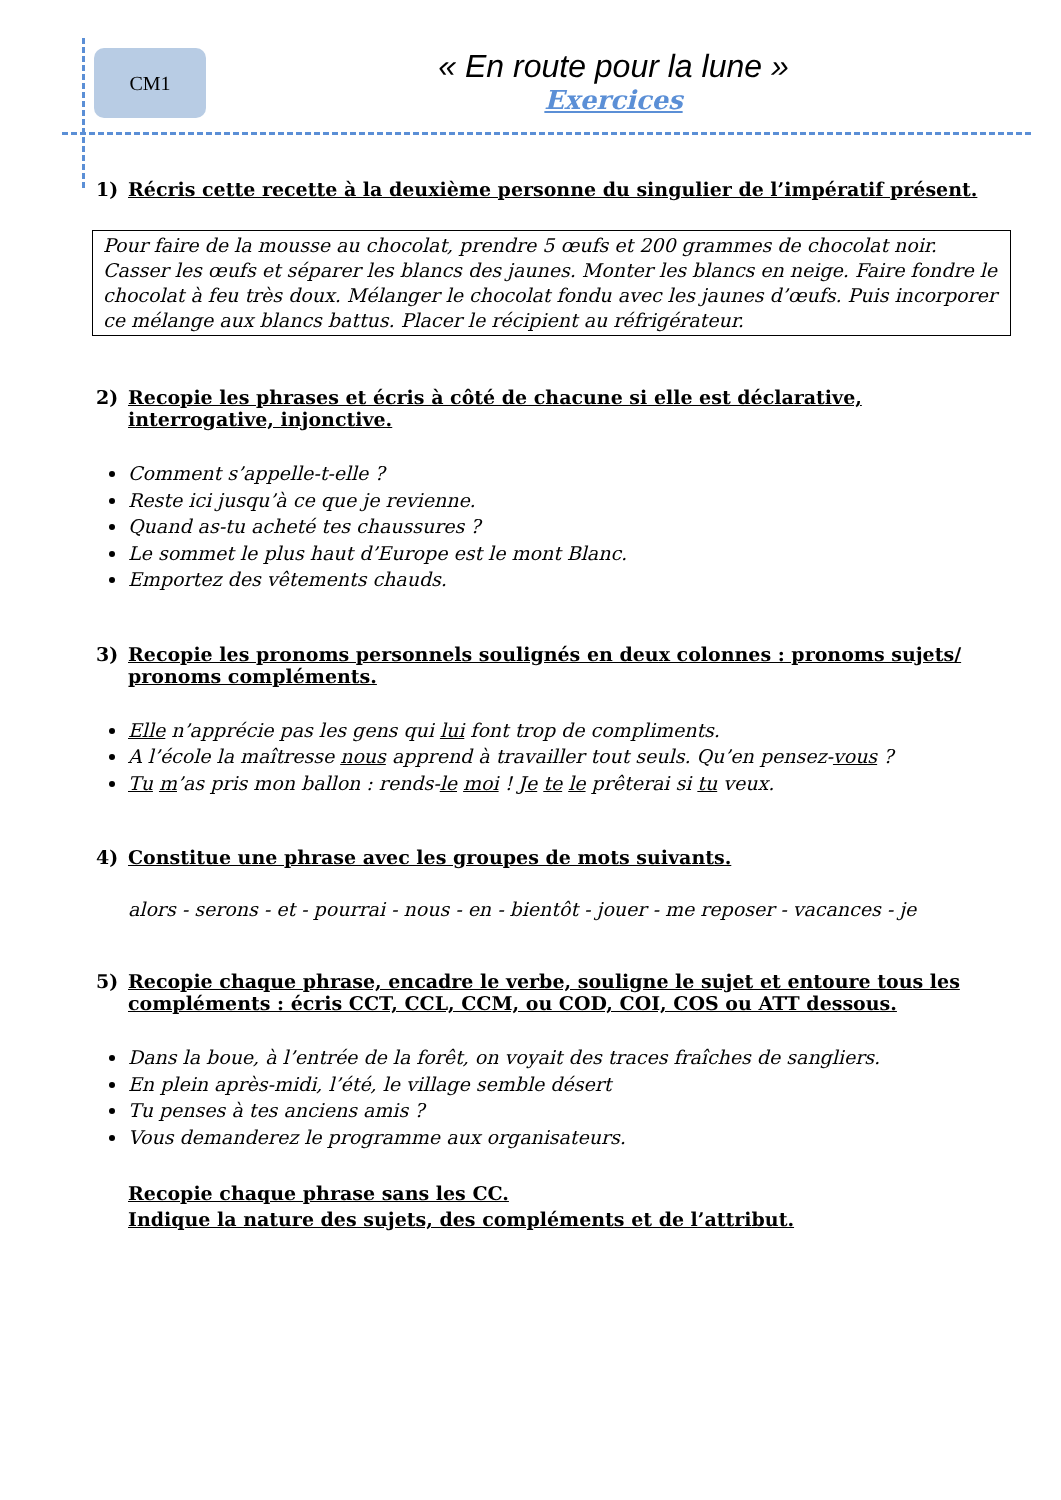CM1
« En route pour la lune »
Exercices
1) Récris cette recette à la deuxième personne du singulier de l’impératif présent.
Pour faire de la mousse au chocolat, prendre 5 œufs et 200 grammes de chocolat noir. Casser les œufs et séparer les blancs des jaunes. Monter les blancs en neige. Faire fondre le chocolat à feu très doux. Mélanger le chocolat fondu avec les jaunes d’œufs. Puis incorporer ce mélange aux blancs battus. Placer le récipient au réfrigérateur.
2) Recopie les phrases et écris à côté de chacune si elle est déclarative, interrogative, injonctive.
Comment s’appelle-t-elle ?
Reste ici jusqu’à ce que je revienne.
Quand as-tu acheté tes chaussures ?
Le sommet le plus haut d’Europe est le mont Blanc.
Emportez des vêtements chauds.
3) Recopie les pronoms personnels soulignés en deux colonnes : pronoms sujets/ pronoms compléments.
Elle n’apprécie pas les gens qui lui font trop de compliments.
A l’école la maîtresse nous apprend à travailler tout seuls. Qu’en pensez-vous ?
Tu m’as pris mon ballon : rends-le moi ! Je te le prêterai si tu veux.
4) Constitue une phrase avec les groupes de mots suivants.
alors - serons - et - pourrai - nous - en - bientôt - jouer - me reposer - vacances - je
5) Recopie chaque phrase, encadre le verbe, souligne le sujet et entoure tous les compléments : écris CCT, CCL, CCM, ou COD, COI, COS ou ATT dessous.
Dans la boue, à l’entrée de la forêt, on voyait des traces fraîches de sangliers.
En plein après-midi, l’été, le village semble désert
Tu penses à tes anciens amis ?
Vous demanderez le programme aux organisateurs.
Recopie chaque phrase sans les CC.
Indique la nature des sujets, des compléments et de l’attribut.